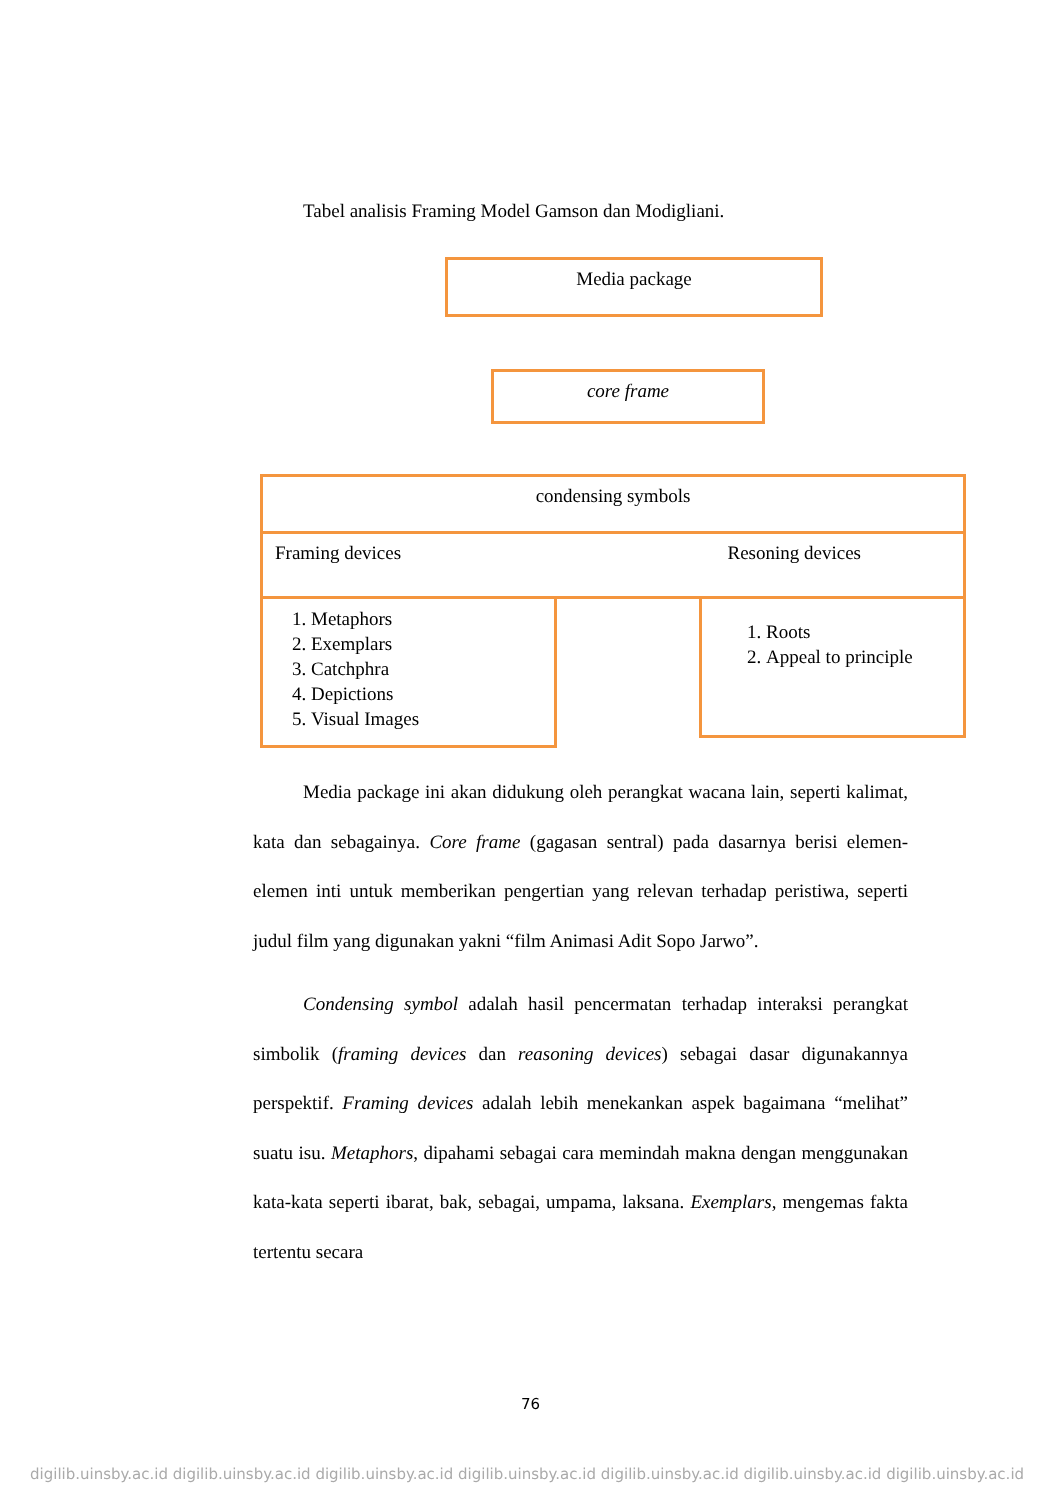Tabel analisis Framing Model Gamson dan Modigliani.
Media package
core frame
condensing symbols
Framing devices Resoning devices
1. Metaphors
2. Exemplars
3. Catchphra
4. Depictions
5. Visual Images
1. Roots
2. Appeal to principle
Media package ini akan didukung oleh perangkat wacana lain, seperti kalimat, kata dan sebagainya. Core frame (gagasan sentral) pada dasarnya berisi elemen-elemen inti untuk memberikan pengertian yang relevan terhadap peristiwa, seperti judul film yang digunakan yakni “film Animasi Adit Sopo Jarwo”.
Condensing symbol adalah hasil pencermatan terhadap interaksi perangkat simbolik (framing devices dan reasoning devices) sebagai dasar digunakannya perspektif. Framing devices adalah lebih menekankan aspek bagaimana “melihat” suatu isu. Metaphors, dipahami sebagai cara memindah makna dengan menggunakan kata-kata seperti ibarat, bak, sebagai, umpama, laksana. Exemplars, mengemas fakta tertentu secara
76
digilib.uinsby.ac.id digilib.uinsby.ac.id digilib.uinsby.ac.id digilib.uinsby.ac.id digilib.uinsby.ac.id digilib.uinsby.ac.id digilib.uinsby.ac.id